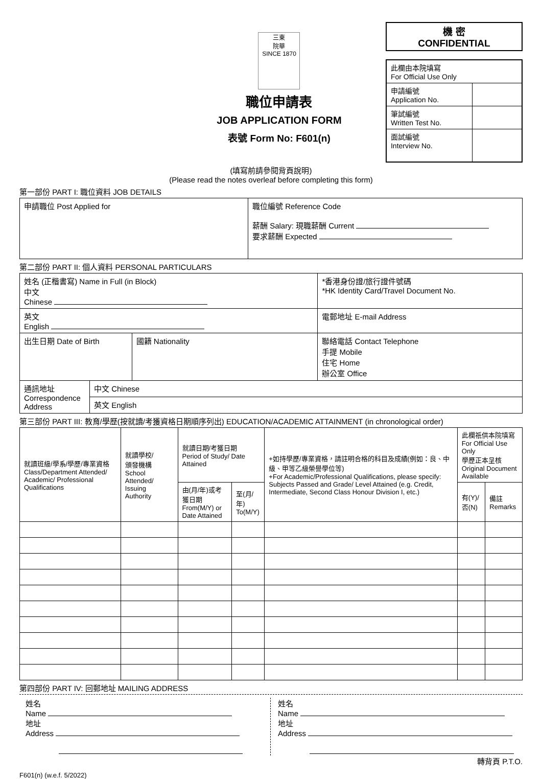三東
院華
SINCE 1870
職位申請表
JOB APPLICATION FORM
表號 Form No: F601(n)
機 密
CONFIDENTIAL
| 此欄由本院填寫 For Official Use Only | |
| 申請編號 Application No. | |
| 筆試編號 Written Test No. | |
| 面試編號 Interview No. | |
(填寫前請參閱背頁說明)
(Please read the notes overleaf before completing this form)
第一部份 PART I: 職位資料 JOB DETAILS
| 申請職位 Post Applied for | 職位編號 Reference Code 薪酬 Salary: 現職薪酬 Current 要求薪酬 Expected |
第二部份 PART II: 個人資料 PERSONAL PARTICULARS
| 姓名 (正楷書寫) Name in Full (in Block) 中文 Chinese | | | *香港身份證/旅行證件號碼 *HK Identity Card/Travel Document No. |
| 英文 English | | | 電郵地址 E-mail Address |
| 出生日期 Date of Birth | | 國籍 Nationality | 聯絡電話 Contact Telephone 手提 Mobile 住宅 Home 辦公室 Office |
| 通訊地址 Correspondence Address | 中文 Chinese | | |
| | 英文 English | | |
第三部份 PART III: 教育/學歷(按就讀/考獲資格日期順序列出) EDUCATION/ACADEMIC ATTAINMENT (in chronological order)
| 就讀班級/學系/學歷/專業資格 Class/Department Attended/ Academic/ Professional Qualifications | 就讀學校/ 頒發機構 School Attended/ Issuing Authority | 就讀日期/考獲日期 Period of Study/ Date Attained | | +如持學歷/專業資格，請註明合格的科目及成績(例如：良、中級、甲等乙級榮譽學位等) +For Academic/Professional Qualifications, please specify: Subjects Passed and Grade/ Level Attained (e.g. Credit, Intermediate, Second Class Honour Division I, etc.) | 此欄祇供本院填寫 For Official Use Only 學歷正本呈核 Original Document Available | |
| --- | --- | --- | --- | --- | --- | --- |
| | | 由(月/年)或考獲日期 From(M/Y) or Date Attained | 至(月/年) To(M/Y) | | 有(Y)/否(N) | 備註 Remarks |
第四部份 PART IV: 回郵地址 MAILING ADDRESS
姓名
Name
地址
Address
姓名
Name
地址
Address
轉背頁 P.T.O.
F601(n) (w.e.f. 5/2022)